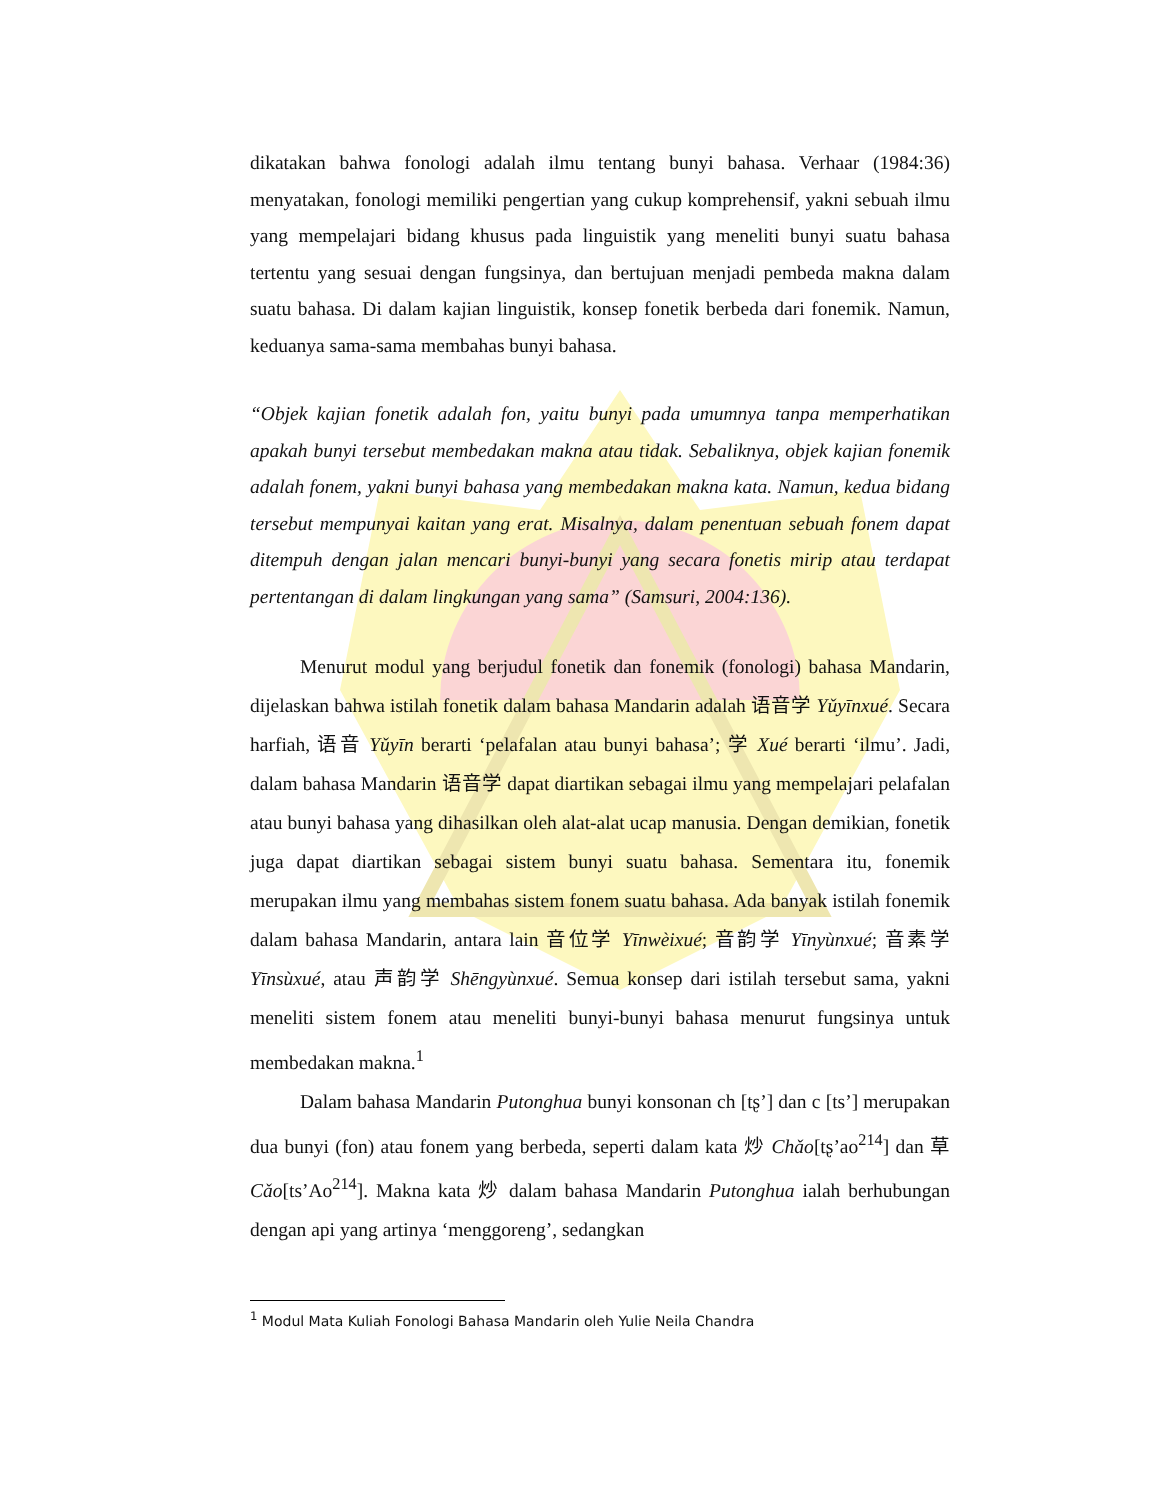dikatakan bahwa fonologi adalah ilmu tentang bunyi bahasa. Verhaar (1984:36) menyatakan, fonologi memiliki pengertian yang cukup komprehensif, yakni sebuah ilmu yang mempelajari bidang khusus pada linguistik yang meneliti bunyi suatu bahasa tertentu yang sesuai dengan fungsinya, dan bertujuan menjadi pembeda makna dalam suatu bahasa. Di dalam kajian linguistik, konsep fonetik berbeda dari fonemik. Namun, keduanya sama-sama membahas bunyi bahasa.
“Objek kajian fonetik adalah fon, yaitu bunyi pada umumnya tanpa memperhatikan apakah bunyi tersebut membedakan makna atau tidak. Sebaliknya, objek kajian fonemik adalah fonem, yakni bunyi bahasa yang membedakan makna kata. Namun, kedua bidang tersebut mempunyai kaitan yang erat. Misalnya, dalam penentuan sebuah fonem dapat ditempuh dengan jalan mencari bunyi-bunyi yang secara fonetis mirip atau terdapat pertentangan di dalam lingkungan yang sama” (Samsuri, 2004:136).
Menurut modul yang berjudul fonetik dan fonemik (fonologi) bahasa Mandarin, dijelaskan bahwa istilah fonetik dalam bahasa Mandarin adalah 语音学 Yǔyīnxué. Secara harfiah, 语音 Yǔyīn berarti ‘pelafalan atau bunyi bahasa’; 学 Xué berarti ‘ilmu’. Jadi, dalam bahasa Mandarin 语音学 dapat diartikan sebagai ilmu yang mempelajari pelafalan atau bunyi bahasa yang dihasilkan oleh alat-alat ucap manusia. Dengan demikian, fonetik juga dapat diartikan sebagai sistem bunyi suatu bahasa. Sementara itu, fonemik merupakan ilmu yang membahas sistem fonem suatu bahasa. Ada banyak istilah fonemik dalam bahasa Mandarin, antara lain 音位学 Yīnwèixué; 音韵学 Yīnyùnxué; 音素学 Yīnsùxué, atau 声韵学 Shēngyùnxué. Semua konsep dari istilah tersebut sama, yakni meneliti sistem fonem atau meneliti bunyi-bunyi bahasa menurut fungsinya untuk membedakan makna.<sup>1</sup>
Dalam bahasa Mandarin Putonghua bunyi konsonan ch [tʂ’] dan c [ts’] merupakan dua bunyi (fon) atau fonem yang berbeda, seperti dalam kata 炒 Chǎo[tʂ’ao<sup>214</sup>] dan 草 Cǎo[ts’Ao<sup>214</sup>]. Makna kata 炒 dalam bahasa Mandarin Putonghua ialah berhubungan dengan api yang artinya ‘menggoreng’, sedangkan
<sup>1</sup> Modul Mata Kuliah Fonologi Bahasa Mandarin oleh Yulie Neila Chandra